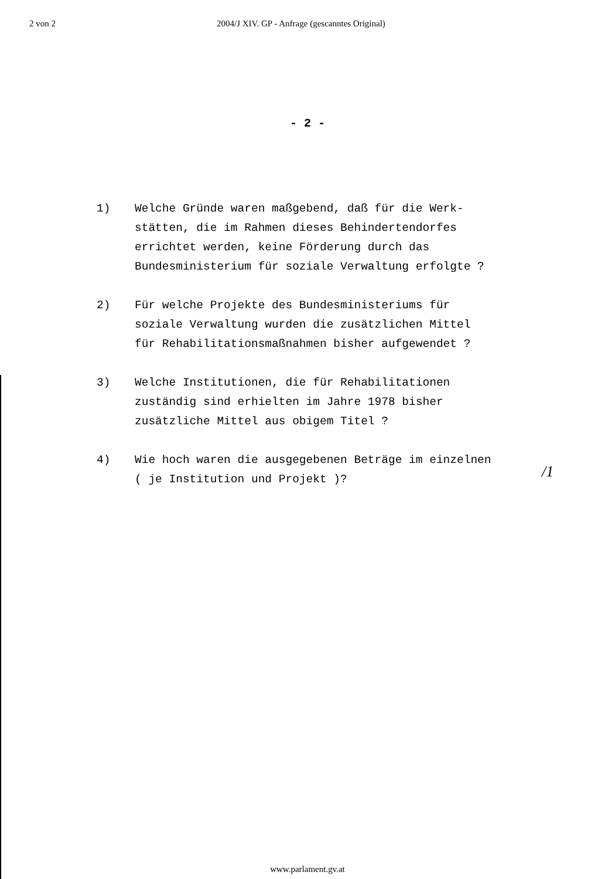2 von 2 2004/J XIV. GP - Anfrage (gescanntes Original)
- 2 -
1) Welche Gründe waren maßgebend, daß für die Werk-
stätten, die im Rahmen dieses Behindertendorfes
errichtet werden, keine Förderung durch das
Bundesministerium für soziale Verwaltung erfolgte ?
2) Für welche Projekte des Bundesministeriums für
soziale Verwaltung wurden die zusätzlichen Mittel
für Rehabilitationsmaßnahmen bisher aufgewendet ?
3) Welche Institutionen, die für Rehabilitationen
zuständig sind erhielten im Jahre 1978 bisher
zusätzliche Mittel aus obigem Titel ?
4) Wie hoch waren die ausgegebenen Beträge im einzelnen
( je Institution und Projekt )?
/1
www.parlament.gv.at